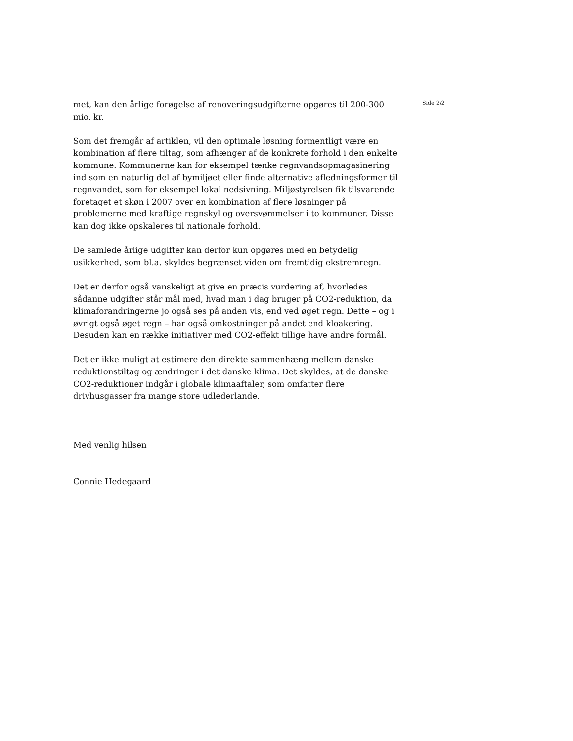met, kan den årlige forøgelse af renoveringsudgifterne opgøres til 200-300 mio. kr.
Som det fremgår af artiklen, vil den optimale løsning formentligt være en kombination af flere tiltag, som afhænger af de konkrete forhold i den enkelte kommune. Kommunerne kan for eksempel tænke regnvandsopmagasinering ind som en naturlig del af bymiljøet eller finde alternative afledningsformer til regnvandet, som for eksempel lokal nedsivning. Miljøstyrelsen fik tilsvarende foretaget et skøn i 2007 over en kombination af flere løsninger på problemerne med kraftige regnskyl og oversvømmelser i to kommuner. Disse kan dog ikke opskaleres til nationale forhold.
De samlede årlige udgifter kan derfor kun opgøres med en betydelig usikkerhed, som bl.a. skyldes begrænset viden om fremtidig ekstremregn.
Det er derfor også vanskeligt at give en præcis vurdering af, hvorledes sådanne udgifter står mål med, hvad man i dag bruger på CO2-reduktion, da klimaforandringerne jo også ses på anden vis, end ved øget regn. Dette – og i øvrigt også øget regn – har også omkostninger på andet end kloakering. Desuden kan en række initiativer med CO2-effekt tillige have andre formål.
Det er ikke muligt at estimere den direkte sammenhæng mellem danske reduktionstiltag og ændringer i det danske klima. Det skyldes, at de danske CO2-reduktioner indgår i globale klimaaftaler, som omfatter flere drivhusgasser fra mange store udlederlande.
Med venlig hilsen
Connie Hedegaard
Side 2/2